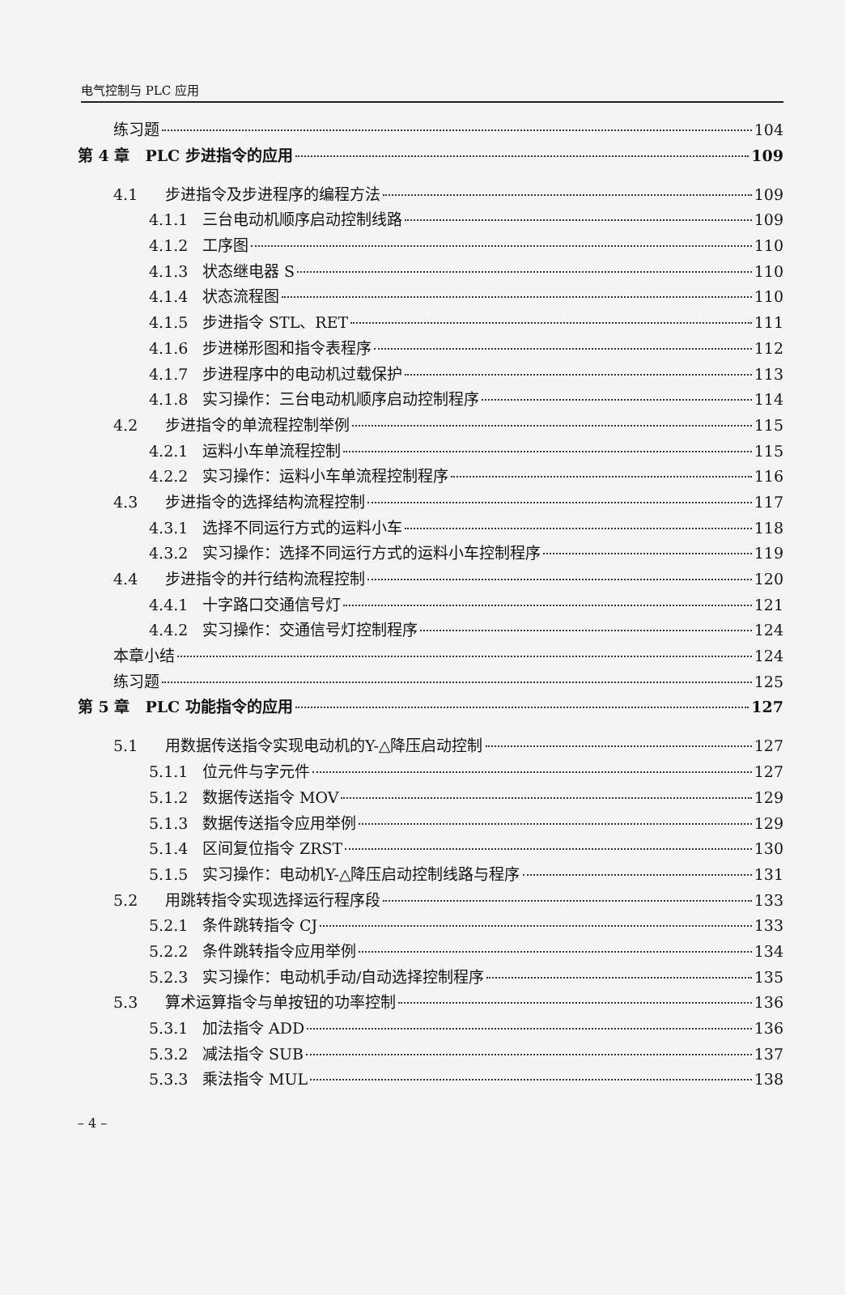电气控制与 PLC 应用
练习题 104
第 4 章　PLC 步进指令的应用 109
4.1 步进指令及步进程序的编程方法 109
4.1.1 三台电动机顺序启动控制线路 109
4.1.2 工序图 110
4.1.3 状态继电器 S 110
4.1.4 状态流程图 110
4.1.5 步进指令 STL、RET 111
4.1.6 步进梯形图和指令表程序 112
4.1.7 步进程序中的电动机过载保护 113
4.1.8 实习操作：三台电动机顺序启动控制程序 114
4.2 步进指令的单流程控制举例 115
4.2.1 运料小车单流程控制 115
4.2.2 实习操作：运料小车单流程控制程序 116
4.3 步进指令的选择结构流程控制 117
4.3.1 选择不同运行方式的运料小车 118
4.3.2 实习操作：选择不同运行方式的运料小车控制程序 119
4.4 步进指令的并行结构流程控制 120
4.4.1 十字路口交通信号灯 121
4.4.2 实习操作：交通信号灯控制程序 124
本章小结 124
练习题 125
第 5 章　PLC 功能指令的应用 127
5.1 用数据传送指令实现电动机的Y-△降压启动控制 127
5.1.1 位元件与字元件 127
5.1.2 数据传送指令 MOV 129
5.1.3 数据传送指令应用举例 129
5.1.4 区间复位指令 ZRST 130
5.1.5 实习操作：电动机Y-△降压启动控制线路与程序 131
5.2 用跳转指令实现选择运行程序段 133
5.2.1 条件跳转指令 CJ 133
5.2.2 条件跳转指令应用举例 134
5.2.3 实习操作：电动机手动/自动选择控制程序 135
5.3 算术运算指令与单按钮的功率控制 136
5.3.1 加法指令 ADD 136
5.3.2 减法指令 SUB 137
5.3.3 乘法指令 MUL 138
– 4 –